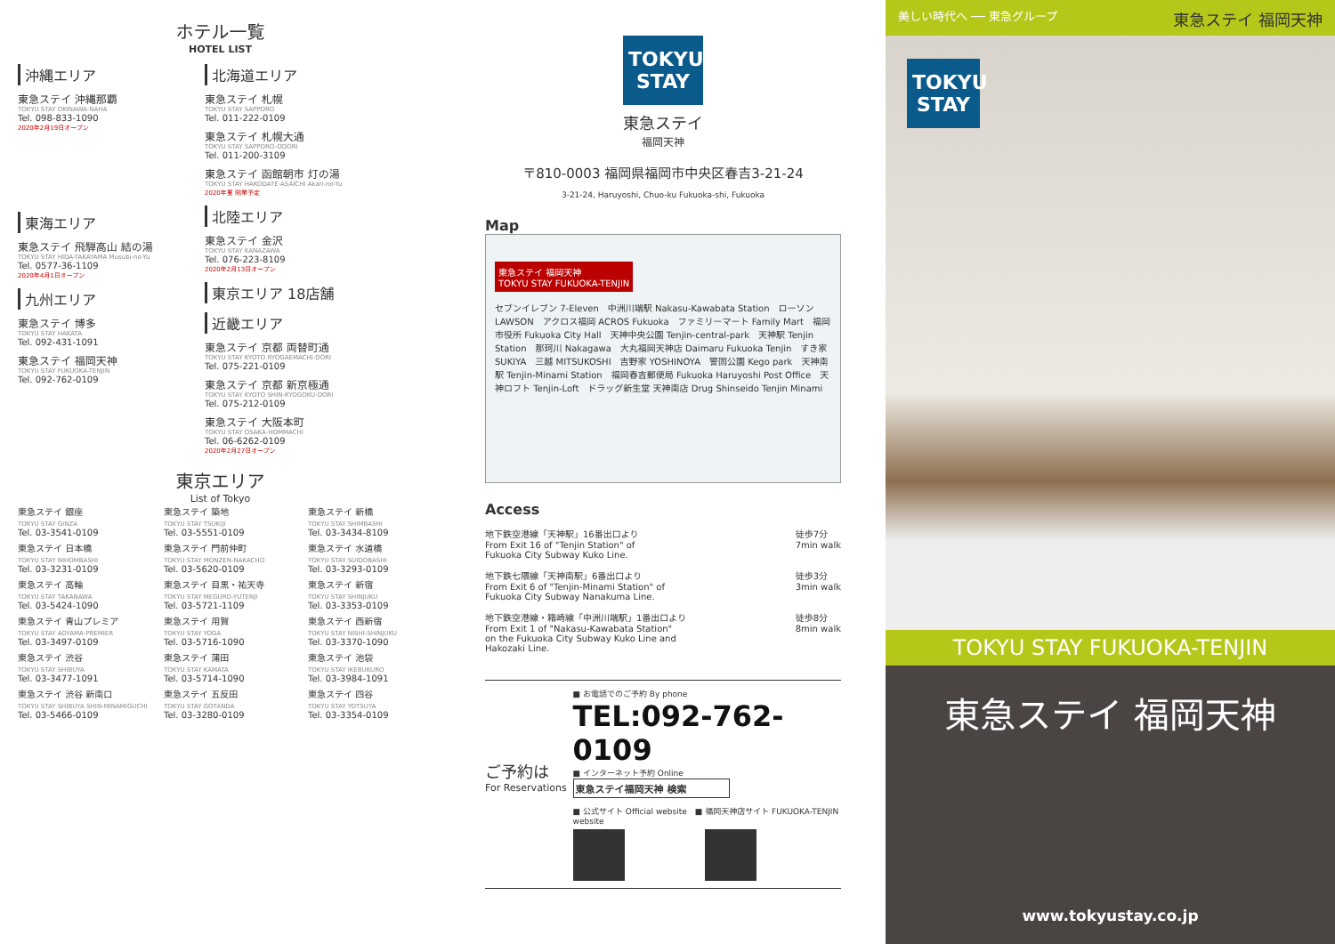ホテル一覧
HOTEL LIST
沖縄エリア
東急ステイ 沖縄那覇
TOKYU STAY OKINAWA-NAHA
Tel. 098-833-1090
2020年2月19日オープン
東海エリア
東急ステイ 飛騨高山 結の湯
TOKYU STAY HIDA-TAKAYAMA Musubi-no-Yu
Tel. 0577-36-1109
2020年4月1日オープン
九州エリア
東急ステイ 博多
TOKYU STAY HAKATA
Tel. 092-431-1091
東急ステイ 福岡天神
TOKYU STAY FUKUOKA-TENJIN
Tel. 092-762-0109
北海道エリア
東急ステイ 札幌
TOKYU STAY SAPPORO
Tel. 011-222-0109
東急ステイ 札幌大通
TOKYU STAY SAPPORO-ODORI
Tel. 011-200-3109
東急ステイ 函館朝市 灯の湯
TOKYU STAY HAKODATE-ASAICHI Akari-no-Yu
2020年夏 開業予定
北陸エリア
東急ステイ 金沢
TOKYU STAY KANAZAWA
Tel. 076-223-8109
2020年2月13日オープン
東京エリア 18店舗
近畿エリア
東急ステイ 京都 両替町通
TOKYU STAY KYOTO RYOGAEMACHI-DORI
Tel. 075-221-0109
東急ステイ 京都 新京極通
TOKYU STAY KYOTO SHIN-KYOGOKU-DORI
Tel. 075-212-0109
東急ステイ 大阪本町
TOKYU STAY OSAKA-HOMMACHI
Tel. 06-6262-0109
2020年2月27日オープン
東京エリア
List of Tokyo
東急ステイ 銀座
TOKYU STAY GINZA
Tel. 03-3541-0109
東急ステイ 築地
TOKYU STAY TSUKIJI
Tel. 03-5551-0109
東急ステイ 新橋
TOKYU STAY SHIMBASHI
Tel. 03-3434-8109
東急ステイ 日本橋
TOKYU STAY NIHOMBASHI
Tel. 03-3231-0109
東急ステイ 門前仲町
TOKYU STAY MONZEN-NAKACHO
Tel. 03-5620-0109
東急ステイ 水道橋
TOKYU STAY SUIDOBASHI
Tel. 03-3293-0109
東急ステイ 高輪
TOKYU STAY TAKANAWA
Tel. 03-5424-1090
東急ステイ 目黒・祐天寺
TOKYU STAY MEGURO-YUTENJI
Tel. 03-5721-1109
東急ステイ 新宿
TOKYU STAY SHINJUKU
Tel. 03-3353-0109
東急ステイ 青山プレミア
TOKYU STAY AOYAMA-PREMIER
Tel. 03-3497-0109
東急ステイ 用賀
TOKYU STAY YOGA
Tel. 03-5716-1090
東急ステイ 西新宿
TOKYU STAY NISHI-SHINJUKU
Tel. 03-3370-1090
東急ステイ 渋谷
TOKYU STAY SHIBUYA
Tel. 03-3477-1091
東急ステイ 蒲田
TOKYU STAY KAMATA
Tel. 03-5714-1090
東急ステイ 池袋
TOKYU STAY IKEBUKURO
Tel. 03-3984-1091
東急ステイ 渋谷 新南口
TOKYU STAY SHIBUYA SHIN-MINAMIGUCHI
Tel. 03-5466-0109
東急ステイ 五反田
TOKYU STAY GOTANDA
Tel. 03-3280-0109
東急ステイ 四谷
TOKYU STAY YOTSUYA
Tel. 03-3354-0109
TOKYU
STAY
東急ステイ
福岡天神
〒810-0003 福岡県福岡市中央区春吉3-21-24
3-21-24, Haruyoshi, Chuo-ku Fukuoka-shi, Fukuoka
Map
東急ステイ 福岡天神
TOKYU STAY FUKUOKA-TENJIN
セブンイレブン 7-Eleven　中洲川端駅 Nakasu-Kawabata Station　ローソン LAWSON　アクロス福岡 ACROS Fukuoka　ファミリーマート Family Mart　福岡市役所 Fukuoka City Hall　天神中央公園 Tenjin-central-park　天神駅 Tenjin Station　那珂川 Nakagawa　大丸福岡天神店 Daimaru Fukuoka Tenjin　すき家 SUKIYA　三越 MITSUKOSHI　吉野家 YOSHINOYA　警固公園 Kego park　天神南駅 Tenjin-Minami Station　福岡春吉郵便局 Fukuoka Haruyoshi Post Office　天神ロフト Tenjin-Loft　ドラッグ新生堂 天神南店 Drug Shinseido Tenjin Minami
Access
地下鉄空港線「天神駅」16番出口より
From Exit 16 of "Tenjin Station" of
Fukuoka City Subway Kuko Line.
徒歩7分
7min walk
地下鉄七隈線「天神南駅」6番出口より
From Exit 6 of "Tenjin-Minami Station" of
Fukuoka City Subway Nanakuma Line.
徒歩3分
3min walk
地下鉄空港線・箱崎線「中洲川端駅」1番出口より
From Exit 1 of "Nakasu-Kawabata Station"
on the Fukuoka City Subway Kuko Line and
Hakozaki Line.
徒歩8分
8min walk
ご予約は
For Reservations
■ お電話でのご予約 By phone
TEL:092-762-0109
■ インターネット予約 Online
東急ステイ福岡天神 検索
■ 公式サイト Official website　■ 福岡天神店サイト FUKUOKA-TENJIN website
美しい時代へ ── 東急グループ 東急ステイ 福岡天神
TOKYU
STAY
TOKYU STAY FUKUOKA-TENJIN
東急ステイ 福岡天神
www.tokyustay.co.jp